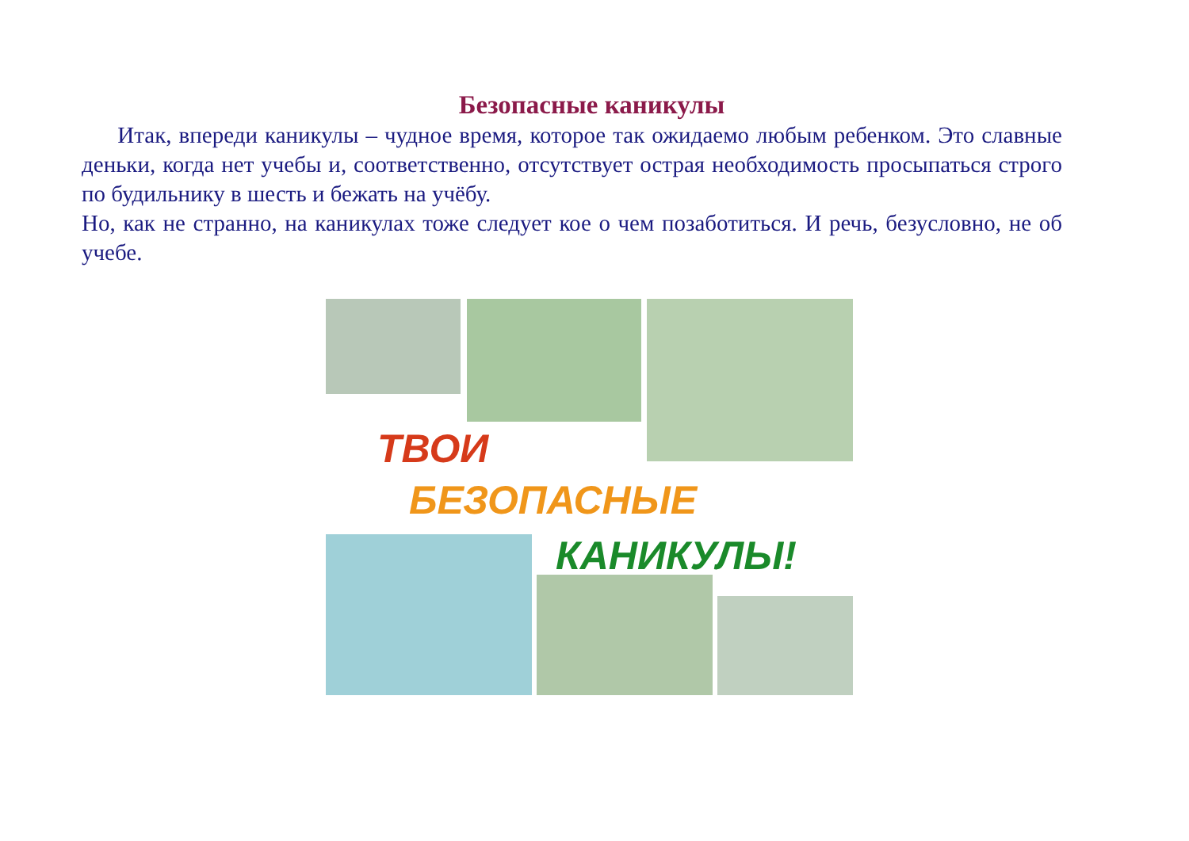Безопасные каникулы
Итак, впереди каникулы – чудное время, которое так ожидаемо любым ребенком. Это славные деньки, когда нет учебы и, соответственно, отсутствует острая необходимость просыпаться строго по будильнику в шесть и бежать на учёбу.
Но, как не странно, на каникулах тоже следует кое о чем позаботиться. И речь, безусловно, не об учебе.
ТВОИ
БЕЗОПАСНЫЕ
КАНИКУЛЫ!